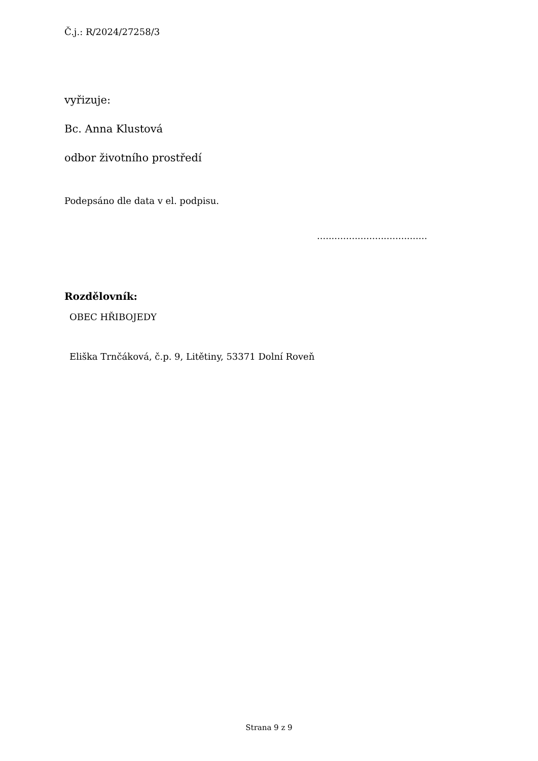Č.j.: R/2024/27258/3
vyřizuje:
Bc. Anna Klustová
odbor životního prostředí
Podepsáno dle data v el. podpisu.
......................................
Rozdělovník:
OBEC HŘIBOJEDY
Eliška Trnčáková, č.p. 9, Litětiny, 53371 Dolní Roveň
Strana 9 z 9